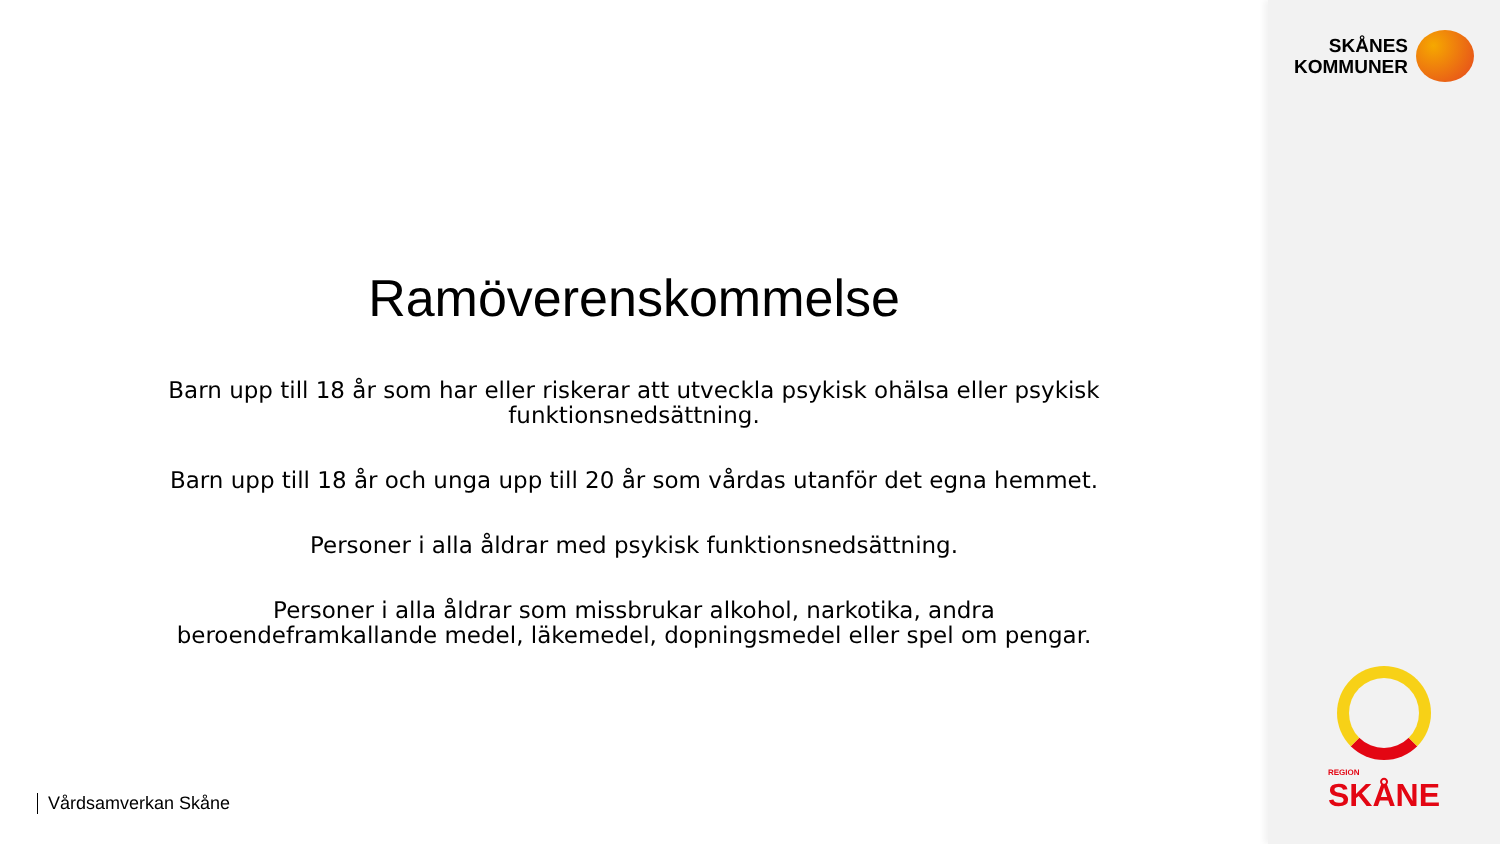Ramöverenskommelse
Barn upp till 18 år som har eller riskerar att utveckla psykisk ohälsa eller psykisk funktionsnedsättning.
Barn upp till 18 år och unga upp till 20 år som vårdas utanför det egna hemmet.
Personer i alla åldrar med psykisk funktionsnedsättning.
Personer i alla åldrar som missbrukar alkohol, narkotika, andra beroendeframkallande medel, läkemedel, dopningsmedel eller spel om pengar.
Vårdsamverkan Skåne
SKÅNES
KOMMUNER
REGION
SKÅNE